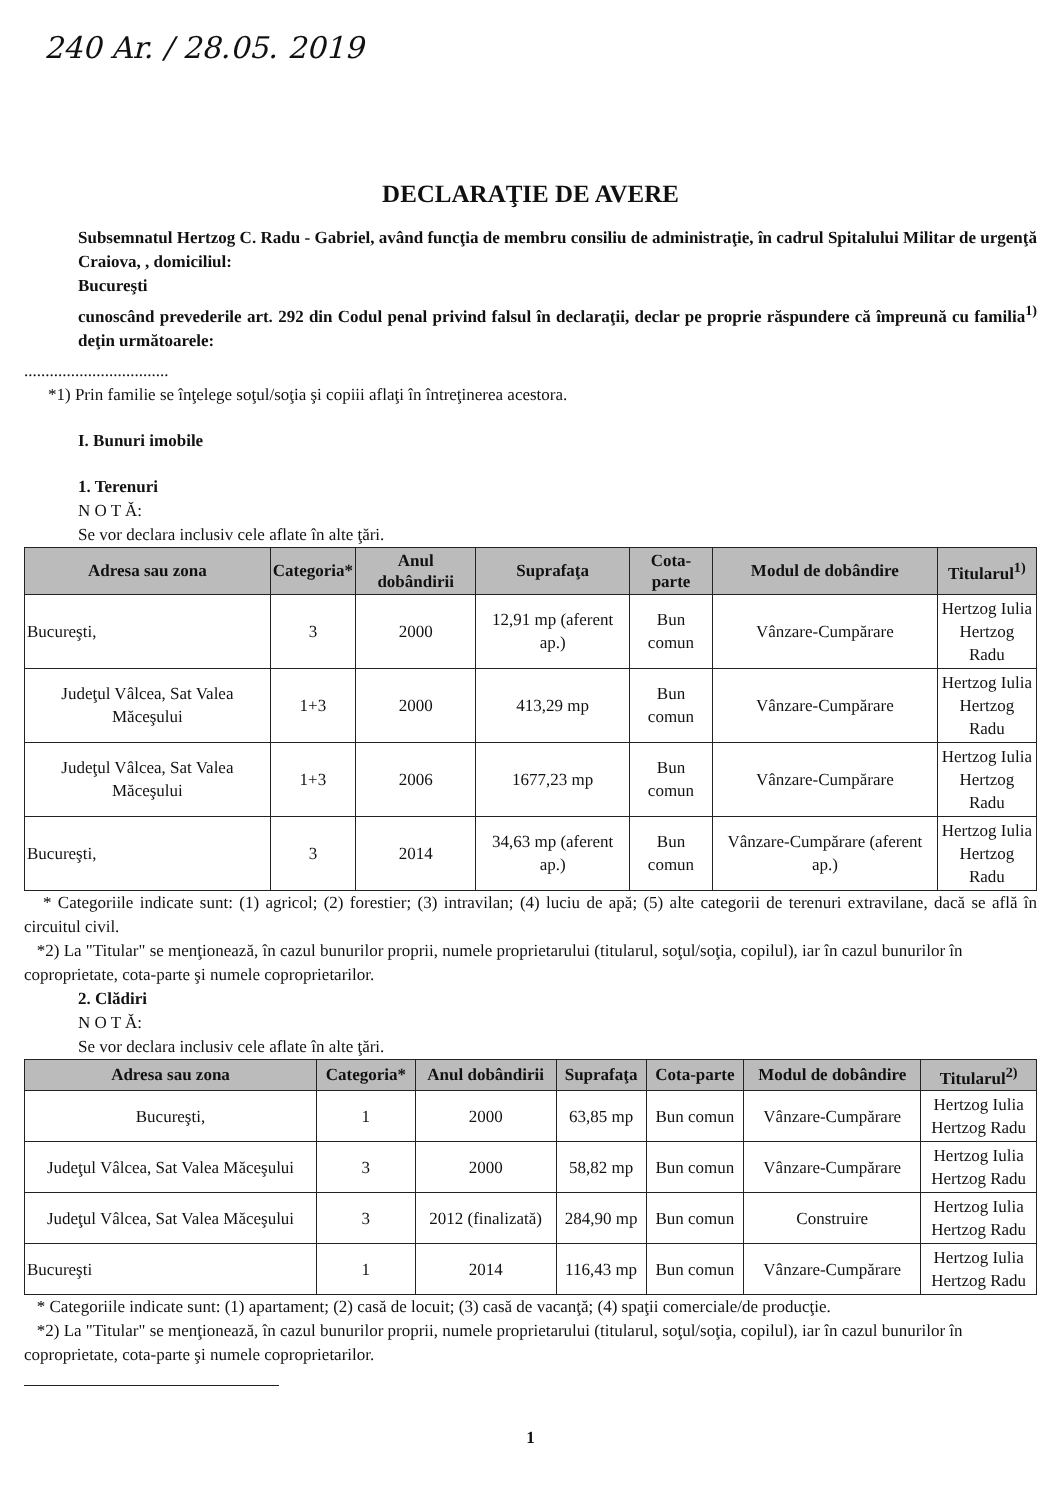240 Ar. / 28.05. 2019
DECLARAŢIE DE AVERE
Subsemnatul Hertzog C. Radu - Gabriel, având funcţia de membru consiliu de administraţie, în cadrul Spitalului Militar de urgenţă Craiova, , domiciliul:
Bucureşti
cunoscând prevederile art. 292 din Codul penal privind falsul în declaraţii, declar pe proprie răspundere că împreună cu familia<sup>1)</sup> deţin următoarele:
..................................
*1) Prin familie se înţelege soţul/soţia şi copiii aflaţi în întreţinerea acestora.
I. Bunuri imobile
1. Terenuri
N O T Ă:
Se vor declara inclusiv cele aflate în alte ţări.
| Adresa sau zona | Categoria* | Anul dobândirii | Suprafaţa | Cota-parte | Modul de dobândire | Titularul<sup>1)</sup> |
| --- | --- | --- | --- | --- | --- | --- |
| Bucureşti, | 3 | 2000 | 12,91 mp (aferent ap.) | Bun comun | Vânzare-Cumpărare | Hertzog Iulia Hertzog Radu |
| Judeţul Vâlcea, Sat Valea Măceşului | 1+3 | 2000 | 413,29 mp | Bun comun | Vânzare-Cumpărare | Hertzog Iulia Hertzog Radu |
| Judeţul Vâlcea, Sat Valea Măceşului | 1+3 | 2006 | 1677,23 mp | Bun comun | Vânzare-Cumpărare | Hertzog Iulia Hertzog Radu |
| Bucureşti, | 3 | 2014 | 34,63 mp (aferent ap.) | Bun comun | Vânzare-Cumpărare (aferent ap.) | Hertzog Iulia Hertzog Radu |
* Categoriile indicate sunt: (1) agricol; (2) forestier; (3) intravilan; (4) luciu de apă; (5) alte categorii de terenuri extravilane, dacă se află în circuitul civil.
*2) La "Titular" se menţionează, în cazul bunurilor proprii, numele proprietarului (titularul, soţul/soţia, copilul), iar în cazul bunurilor în coproprietate, cota-parte şi numele coproprietarilor.
2. Clădiri
N O T Ă:
Se vor declara inclusiv cele aflate în alte ţări.
| Adresa sau zona | Categoria* | Anul dobândirii | Suprafaţa | Cota-parte | Modul de dobândire | Titularul<sup>2)</sup> |
| --- | --- | --- | --- | --- | --- | --- |
| Bucureşti, | 1 | 2000 | 63,85 mp | Bun comun | Vânzare-Cumpărare | Hertzog Iulia Hertzog Radu |
| Judeţul Vâlcea, Sat Valea Măceşului | 3 | 2000 | 58,82 mp | Bun comun | Vânzare-Cumpărare | Hertzog Iulia Hertzog Radu |
| Judeţul Vâlcea, Sat Valea Măceşului | 3 | 2012 (finalizată) | 284,90 mp | Bun comun | Construire | Hertzog Iulia Hertzog Radu |
| Bucureşti | 1 | 2014 | 116,43 mp | Bun comun | Vânzare-Cumpărare | Hertzog Iulia Hertzog Radu |
* Categoriile indicate sunt: (1) apartament; (2) casă de locuit; (3) casă de vacanţă; (4) spaţii comerciale/de producţie.
*2) La "Titular" se menţionează, în cazul bunurilor proprii, numele proprietarului (titularul, soţul/soţia, copilul), iar în cazul bunurilor în coproprietate, cota-parte şi numele coproprietarilor.
1